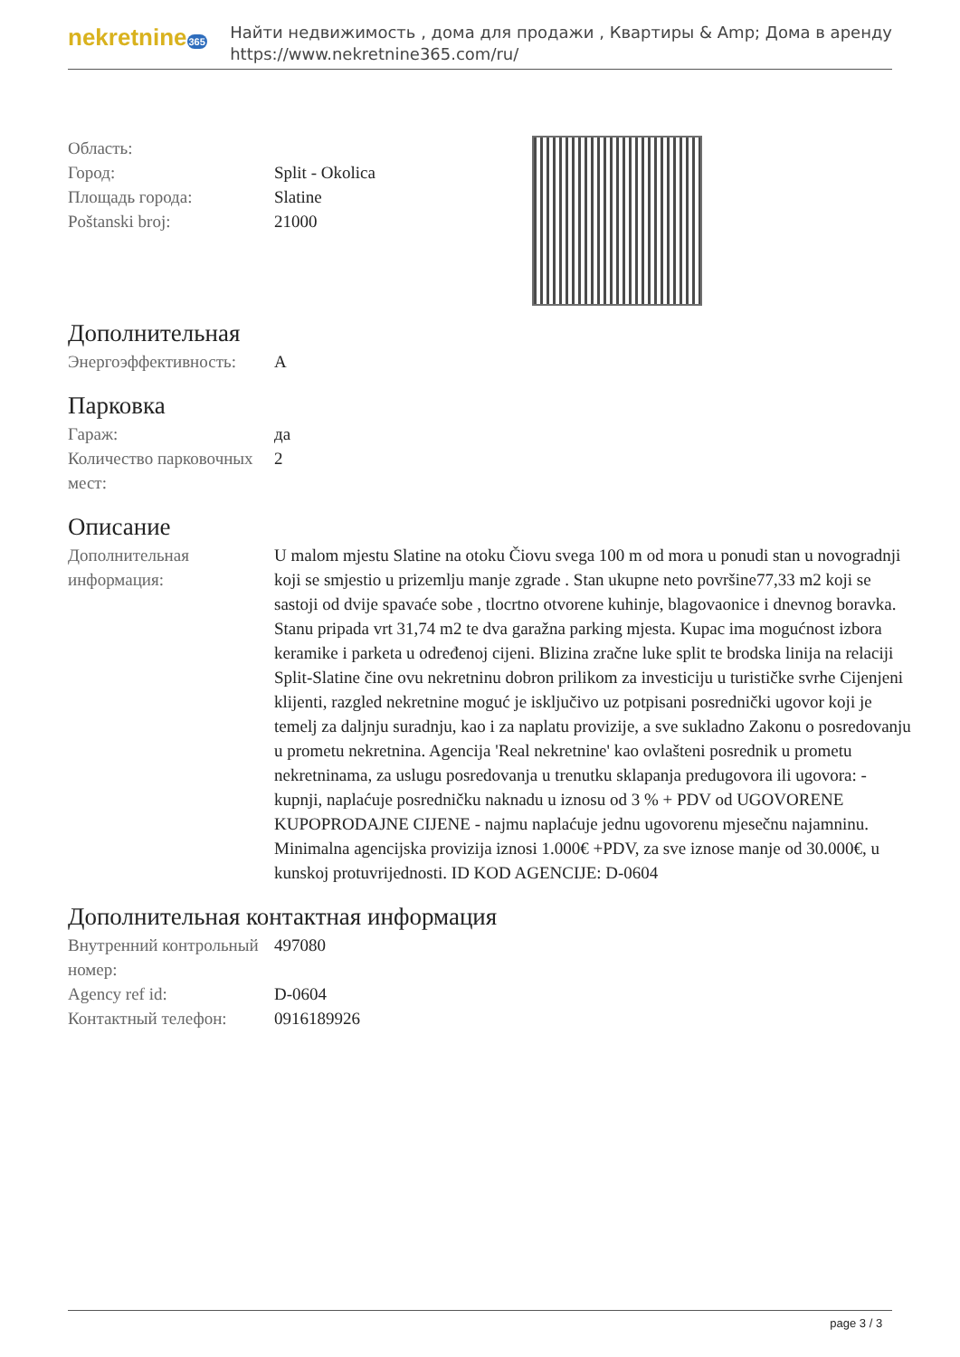nekretnine365
Найти недвижимость , дома для продажи , Квартиры & Amp; Дома в аренду
https://www.nekretnine365.com/ru/
| Область: | |
| Город: | Split - Okolica |
| Площадь города: | Slatine |
| Poštanski broj: | 21000 |
Дополнительная
| Энергоэффективность: | A |
Парковка
| Гараж: | да |
| Количество парковочных мест: | 2 |
Описание
| Дополнительная информация: | U malom mjestu Slatine na otoku Čiovu svega 100 m od mora u ponudi stan u novogradnji koji se smjestio u prizemlju manje zgrade . Stan ukupne neto površine77,33 m2 koji se sastoji od dvije spavaće sobe , tlocrtno otvorene kuhinje, blagovaonice i dnevnog boravka. Stanu pripada vrt 31,74 m2 te dva garažna parking mjesta. Kupac ima mogućnost izbora keramike i parketa u određenoj cijeni. Blizina zračne luke split te brodska linija na relaciji Split-Slatine čine ovu nekretninu dobron prilikom za investiciju u turističke svrhe Cijenjeni klijenti, razgled nekretnine moguć je isključivo uz potpisani posrednički ugovor koji je temelj za daljnju suradnju, kao i za naplatu provizije, a sve sukladno Zakonu o posredovanju u prometu nekretnina. Agencija 'Real nekretnine' kao ovlašteni posrednik u prometu nekretninama, za uslugu posredovanja u trenutku sklapanja predugovora ili ugovora: - kupnji, naplaćuje posredničku naknadu u iznosu od 3 % + PDV od UGOVORENE KUPOPRODAJNE CIJENE - najmu naplaćuje jednu ugovorenu mjesečnu najamninu. Minimalna agencijska provizija iznosi 1.000€ +PDV, za sve iznose manje od 30.000€, u kunskoj protuvrijednosti. ID KOD AGENCIJE: D-0604 |
Дополнительная контактная информация
| Внутренний контрольный номер: | 497080 |
| Agency ref id: | D-0604 |
| Контактный телефон: | 0916189926 |
page 3 / 3